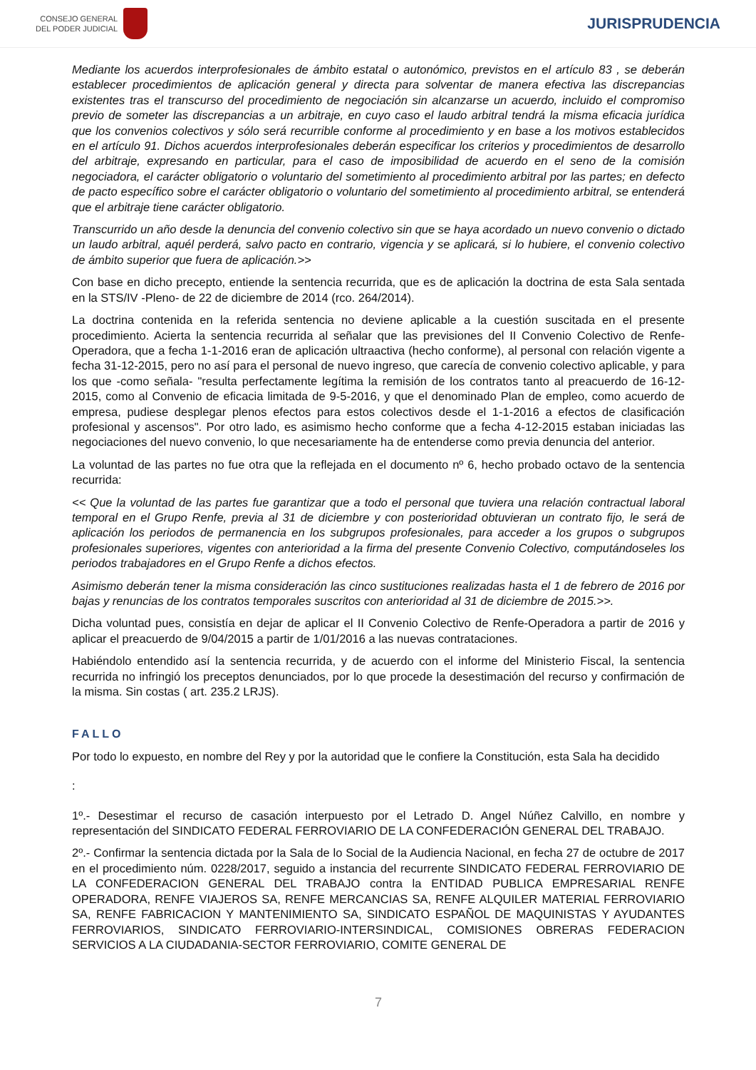CONSEJO GENERAL
DEL PODER JUDICIAL
JURISPRUDENCIA
Mediante los acuerdos interprofesionales de ámbito estatal o autonómico, previstos en el artículo 83 , se deberán establecer procedimientos de aplicación general y directa para solventar de manera efectiva las discrepancias existentes tras el transcurso del procedimiento de negociación sin alcanzarse un acuerdo, incluido el compromiso previo de someter las discrepancias a un arbitraje, en cuyo caso el laudo arbitral tendrá la misma eficacia jurídica que los convenios colectivos y sólo será recurrible conforme al procedimiento y en base a los motivos establecidos en el artículo 91. Dichos acuerdos interprofesionales deberán especificar los criterios y procedimientos de desarrollo del arbitraje, expresando en particular, para el caso de imposibilidad de acuerdo en el seno de la comisión negociadora, el carácter obligatorio o voluntario del sometimiento al procedimiento arbitral por las partes; en defecto de pacto específico sobre el carácter obligatorio o voluntario del sometimiento al procedimiento arbitral, se entenderá que el arbitraje tiene carácter obligatorio.
Transcurrido un año desde la denuncia del convenio colectivo sin que se haya acordado un nuevo convenio o dictado un laudo arbitral, aquél perderá, salvo pacto en contrario, vigencia y se aplicará, si lo hubiere, el convenio colectivo de ámbito superior que fuera de aplicación.>>
Con base en dicho precepto, entiende la sentencia recurrida, que es de aplicación la doctrina de esta Sala sentada en la STS/IV -Pleno- de 22 de diciembre de 2014 (rco. 264/2014).
La doctrina contenida en la referida sentencia no deviene aplicable a la cuestión suscitada en el presente procedimiento. Acierta la sentencia recurrida al señalar que las previsiones del II Convenio Colectivo de Renfe-Operadora, que a fecha 1-1-2016 eran de aplicación ultraactiva (hecho conforme), al personal con relación vigente a fecha 31-12-2015, pero no así para el personal de nuevo ingreso, que carecía de convenio colectivo aplicable, y para los que -como señala- "resulta perfectamente legítima la remisión de los contratos tanto al preacuerdo de 16-12-2015, como al Convenio de eficacia limitada de 9-5-2016, y que el denominado Plan de empleo, como acuerdo de empresa, pudiese desplegar plenos efectos para estos colectivos desde el 1-1-2016 a efectos de clasificación profesional y ascensos". Por otro lado, es asimismo hecho conforme que a fecha 4-12-2015 estaban iniciadas las negociaciones del nuevo convenio, lo que necesariamente ha de entenderse como previa denuncia del anterior.
La voluntad de las partes no fue otra que la reflejada en el documento nº 6, hecho probado octavo de la sentencia recurrida:
<< Que la voluntad de las partes fue garantizar que a todo el personal que tuviera una relación contractual laboral temporal en el Grupo Renfe, previa al 31 de diciembre y con posterioridad obtuvieran un contrato fijo, le será de aplicación los periodos de permanencia en los subgrupos profesionales, para acceder a los grupos o subgrupos profesionales superiores, vigentes con anterioridad a la firma del presente Convenio Colectivo, computándoseles los periodos trabajadores en el Grupo Renfe a dichos efectos.
Asimismo deberán tener la misma consideración las cinco sustituciones realizadas hasta el 1 de febrero de 2016 por bajas y renuncias de los contratos temporales suscritos con anterioridad al 31 de diciembre de 2015.>>.
Dicha voluntad pues, consistía en dejar de aplicar el II Convenio Colectivo de Renfe-Operadora a partir de 2016 y aplicar el preacuerdo de 9/04/2015 a partir de 1/01/2016 a las nuevas contrataciones.
Habiéndolo entendido así la sentencia recurrida, y de acuerdo con el informe del Ministerio Fiscal, la sentencia recurrida no infringió los preceptos denunciados, por lo que procede la desestimación del recurso y confirmación de la misma. Sin costas ( art. 235.2 LRJS).
FALLO
Por todo lo expuesto, en nombre del Rey y por la autoridad que le confiere la Constitución, esta Sala ha decidido
:
1º.- Desestimar el recurso de casación interpuesto por el Letrado D. Angel Núñez Calvillo, en nombre y representación del SINDICATO FEDERAL FERROVIARIO DE LA CONFEDERACIÓN GENERAL DEL TRABAJO.
2º.- Confirmar la sentencia dictada por la Sala de lo Social de la Audiencia Nacional, en fecha 27 de octubre de 2017 en el procedimiento núm. 0228/2017, seguido a instancia del recurrente SINDICATO FEDERAL FERROVIARIO DE LA CONFEDERACION GENERAL DEL TRABAJO contra la ENTIDAD PUBLICA EMPRESARIAL RENFE OPERADORA, RENFE VIAJEROS SA, RENFE MERCANCIAS SA, RENFE ALQUILER MATERIAL FERROVIARIO SA, RENFE FABRICACION Y MANTENIMIENTO SA, SINDICATO ESPAÑOL DE MAQUINISTAS Y AYUDANTES FERROVIARIOS, SINDICATO FERROVIARIO-INTERSINDICAL, COMISIONES OBRERAS FEDERACION SERVICIOS A LA CIUDADANIA-SECTOR FERROVIARIO, COMITE GENERAL DE
7